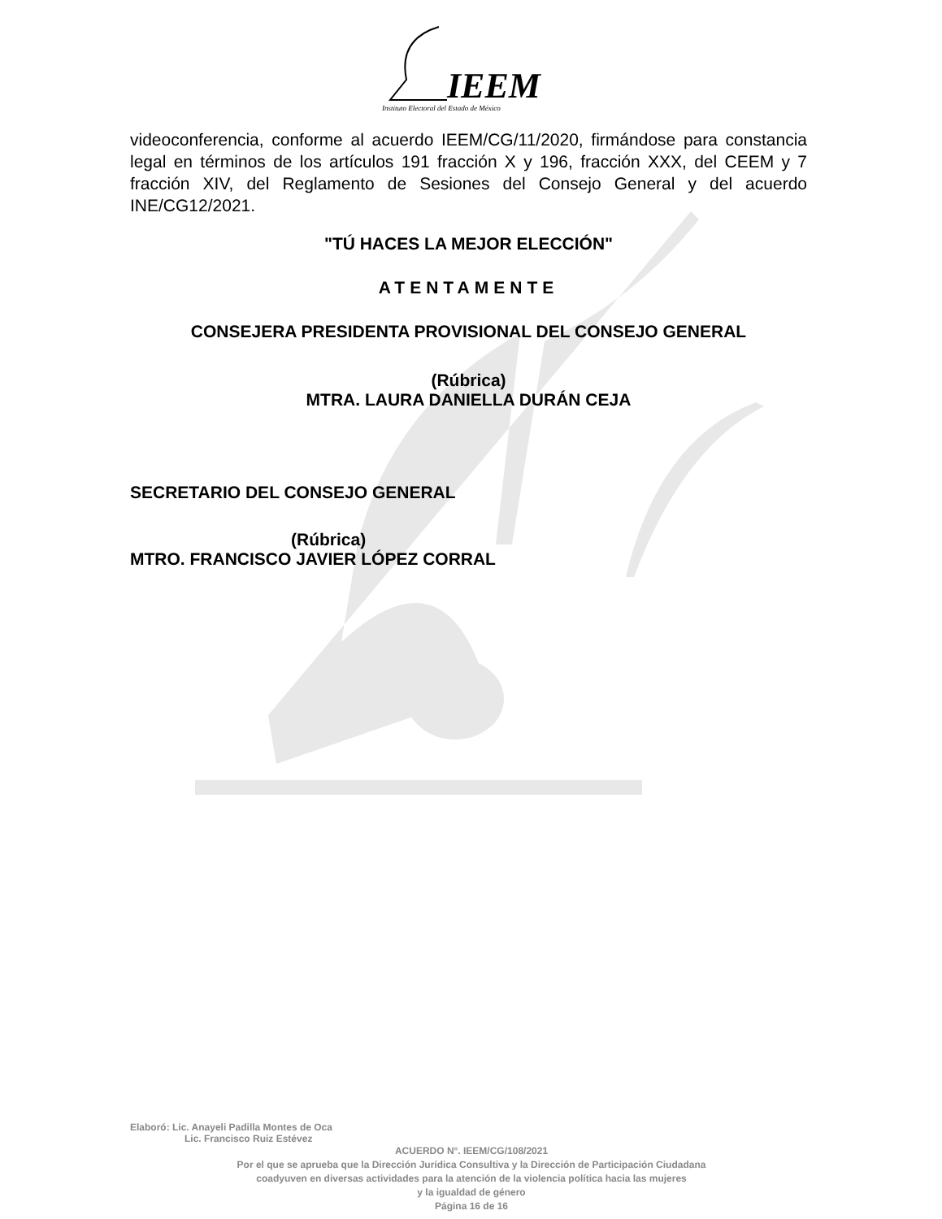IEEM
Instituto Electoral del Estado de México
videoconferencia, conforme al acuerdo IEEM/CG/11/2020, firmándose para constancia legal en términos de los artículos 191 fracción X y 196, fracción XXX, del CEEM y 7 fracción XIV, del Reglamento de Sesiones del Consejo General y del acuerdo INE/CG12/2021.
"TÚ HACES LA MEJOR ELECCIÓN"
ATENTAMENTE
CONSEJERA PRESIDENTA PROVISIONAL DEL CONSEJO GENERAL
(Rúbrica)
MTRA. LAURA DANIELLA DURÁN CEJA
SECRETARIO DEL CONSEJO GENERAL
(Rúbrica)
MTRO. FRANCISCO JAVIER LÓPEZ CORRAL
Elaboró: Lic. Anayeli Padilla Montes de Oca
Lic. Francisco Ruiz Estévez
ACUERDO N°. IEEM/CG/108/2021
Por el que se aprueba que la Dirección Jurídica Consultiva y la Dirección de Participación Ciudadana
coadyuven en diversas actividades para la atención de la violencia política hacia las mujeres
y la igualdad de género
Página 16 de 16